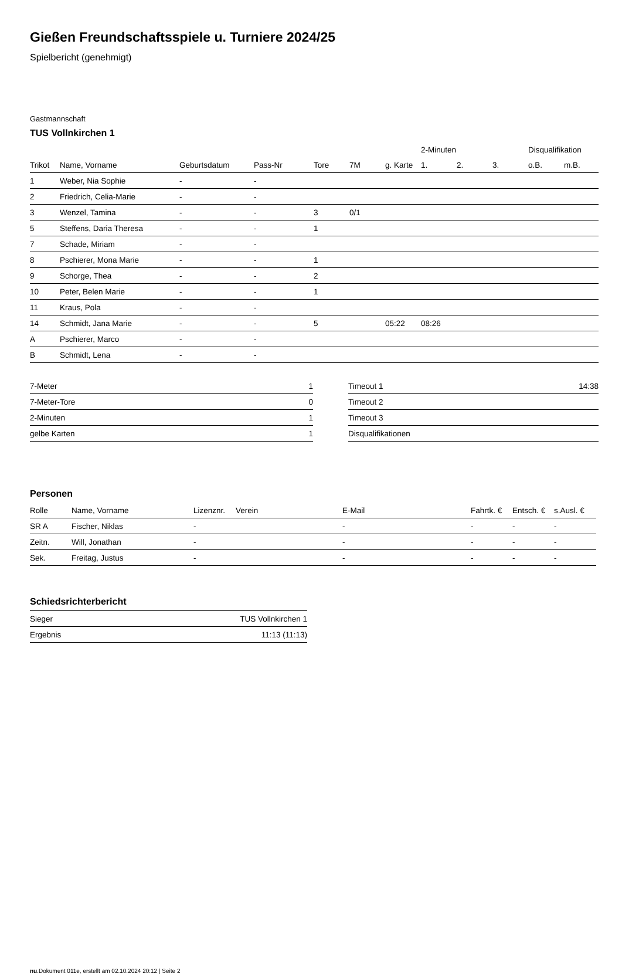Gießen Freundschaftsspiele u. Turniere 2024/25
Spielbericht (genehmigt)
Gastmannschaft
TUS Vollnkirchen 1
| | | | | | | | 2-Minuten | | | Disqualifikation | |
| --- | --- | --- | --- | --- | --- | --- | --- | --- | --- | --- | --- |
| Trikot | Name, Vorname | Geburtsdatum | Pass-Nr | Tore | 7M | g. Karte | 1. | 2. | 3. | o.B. | m.B. |
| 1 | Weber, Nia Sophie | - | - | | | | | | | | |
| 2 | Friedrich, Celia-Marie | - | - | | | | | | | | |
| 3 | Wenzel, Tamina | - | - | 3 | 0/1 | | | | | | |
| 5 | Steffens, Daria Theresa | - | - | 1 | | | | | | | |
| 7 | Schade, Miriam | - | - | | | | | | | | |
| 8 | Pschierer, Mona Marie | - | - | 1 | | | | | | | |
| 9 | Schorge, Thea | - | - | 2 | | | | | | | |
| 10 | Peter, Belen Marie | - | - | 1 | | | | | | | |
| 11 | Kraus, Pola | - | - | | | | | | | | |
| 14 | Schmidt, Jana Marie | - | - | 5 | | 05:22 | 08:26 | | | | |
| A | Pschierer, Marco | - | - | | | | | | | | |
| B | Schmidt, Lena | - | - | | | | | | | | |
| 7-Meter | 1 |
| 7-Meter-Tore | 0 |
| 2-Minuten | 1 |
| gelbe Karten | 1 |
| Timeout 1 | 14:38 |
| Timeout 2 | |
| Timeout 3 | |
| Disqualifikationen | |
Personen
| Rolle | Name, Vorname | Lizenznr. | Verein | E-Mail | Fahrtk. € | Entsch. € | s.Ausl. € |
| --- | --- | --- | --- | --- | --- | --- | --- |
| SR A | Fischer, Niklas | - | | - | - | - | - |
| Zeitn. | Will, Jonathan | - | | - | - | - | - |
| Sek. | Freitag, Justus | - | | - | - | - | - |
Schiedsrichterbericht
| Sieger | TUS Vollnkirchen 1 |
| Ergebnis | 11:13 (11:13) |
nu.Dokument 011e, erstellt am 02.10.2024 20:12 | Seite 2